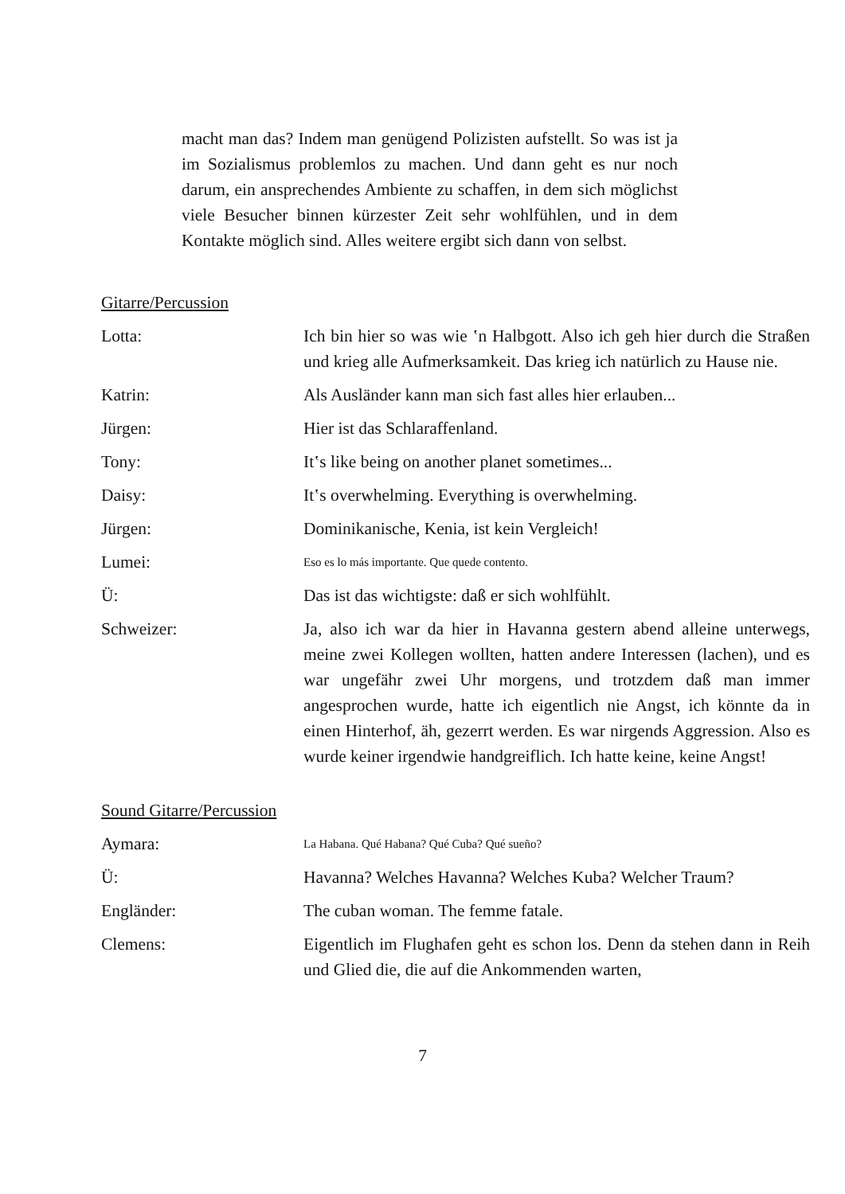macht man das? Indem man genügend Polizisten aufstellt. So was ist ja im Sozialismus problemlos zu machen. Und dann geht es nur noch darum, ein ansprechendes Ambiente zu schaffen, in dem sich möglichst viele Besucher binnen kürzester Zeit sehr wohlfühlen, und in dem Kontakte möglich sind. Alles weitere ergibt sich dann von selbst.
Gitarre/Percussion
Lotta: Ich bin hier so was wie ‛n Halbgott. Also ich geh hier durch die Straßen und krieg alle Aufmerksamkeit. Das krieg ich natürlich zu Hause nie.
Katrin: Als Ausländer kann man sich fast alles hier erlauben...
Jürgen: Hier ist das Schlaraffenland.
Tony: It‛s like being on another planet sometimes...
Daisy: It‛s overwhelming. Everything is overwhelming.
Jürgen: Dominikanische, Kenia, ist kein Vergleich!
Lumei:
Eso es lo más importante. Que quede contento.
Ü: Das ist das wichtigste: daß er sich wohlfühlt.
Schweizer: Ja, also ich war da hier in Havanna gestern abend alleine unterwegs, meine zwei Kollegen wollten, hatten andere Interessen (lachen), und es war ungefähr zwei Uhr morgens, und trotzdem daß man immer angesprochen wurde, hatte ich eigentlich nie Angst, ich könnte da in einen Hinterhof, äh, gezerrt werden. Es war nirgends Aggression. Also es wurde keiner irgendwie handgreiflich. Ich hatte keine, keine Angst!
Sound Gitarre/Percussion
Aymara:
La Habana. Qué Habana? Qué Cuba? Qué sueño?
Ü: Havanna? Welches Havanna? Welches Kuba? Welcher Traum?
Engländer: The cuban woman. The femme fatale.
Clemens: Eigentlich im Flughafen geht es schon los. Denn da stehen dann in Reih und Glied die, die auf die Ankommenden warten,
7